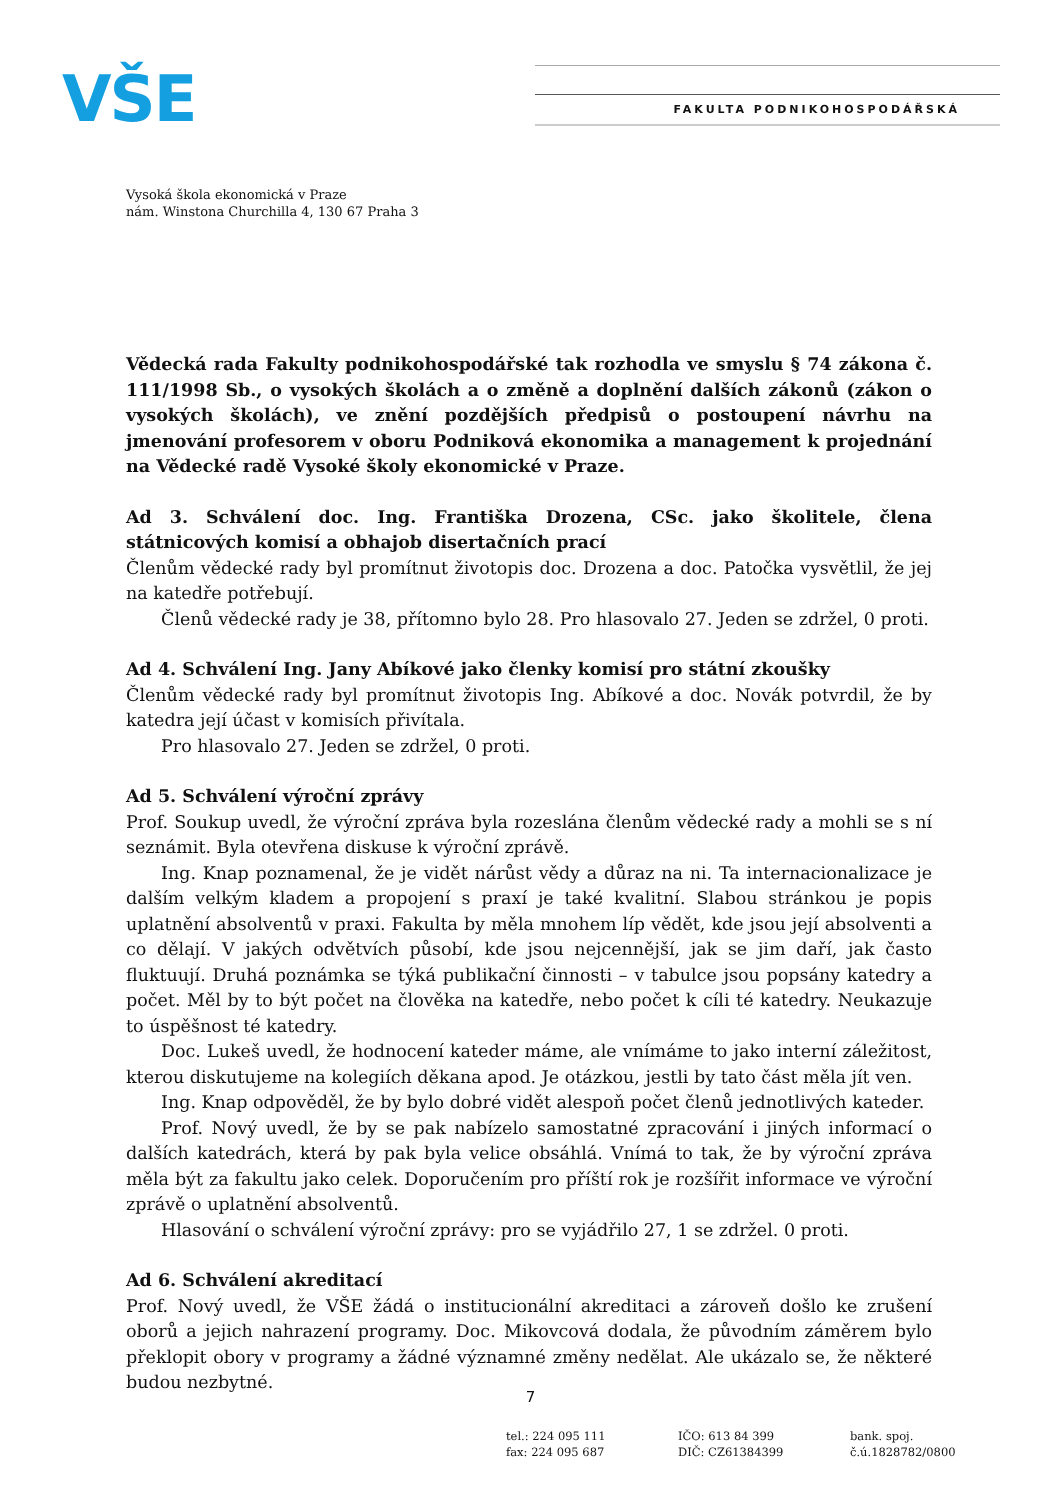VŠE FAKULTA PODNIKOHOSPODÁŘSKÁ
Vysoká škola ekonomická v Praze
nám. Winstona Churchilla 4, 130 67 Praha 3
Vědecká rada Fakulty podnikohospodářské tak rozhodla ve smyslu § 74 zákona č. 111/1998 Sb., o vysokých školách a o změně a doplnění dalších zákonů (zákon o vysokých školách), ve znění pozdějších předpisů o postoupení návrhu na jmenování profesorem v oboru Podniková ekonomika a management k projednání na Vědecké radě Vysoké školy ekonomické v Praze.
Ad 3. Schválení doc. Ing. Františka Drozena, CSc. jako školitele, člena státnicových komisí a obhajob disertačních prací
Členům vědecké rady byl promítnut životopis doc. Drozena a doc. Patočka vysvětlil, že jej na katedře potřebují.
Členů vědecké rady je 38, přítomno bylo 28. Pro hlasovalo 27. Jeden se zdržel, 0 proti.
Ad 4. Schválení Ing. Jany Abíkové jako členky komisí pro státní zkoušky
Členům vědecké rady byl promítnut životopis Ing. Abíkové a doc. Novák potvrdil, že by katedra její účast v komisích přivítala.
Pro hlasovalo 27. Jeden se zdržel, 0 proti.
Ad 5. Schválení výroční zprávy
Prof. Soukup uvedl, že výroční zpráva byla rozeslána členům vědecké rady a mohli se s ní seznámit. Byla otevřena diskuse k výroční zprávě.
Ing. Knap poznamenal, že je vidět nárůst vědy a důraz na ni. Ta internacionalizace je dalším velkým kladem a propojení s praxí je také kvalitní. Slabou stránkou je popis uplatnění absolventů v praxi. Fakulta by měla mnohem líp vědět, kde jsou její absolventi a co dělají. V jakých odvětvích působí, kde jsou nejcennější, jak se jim daří, jak často fluktuují. Druhá poznámka se týká publikační činnosti – v tabulce jsou popsány katedry a počet. Měl by to být počet na člověka na katedře, nebo počet k cíli té katedry. Neukazuje to úspěšnost té katedry.
Doc. Lukeš uvedl, že hodnocení kateder máme, ale vnímáme to jako interní záležitost, kterou diskutujeme na kolegiích děkana apod. Je otázkou, jestli by tato část měla jít ven.
Ing. Knap odpověděl, že by bylo dobré vidět alespoň počet členů jednotlivých kateder.
Prof. Nový uvedl, že by se pak nabízelo samostatné zpracování i jiných informací o dalších katedrách, která by pak byla velice obsáhlá. Vnímá to tak, že by výroční zpráva měla být za fakultu jako celek. Doporučením pro příští rok je rozšířit informace ve výroční zprávě o uplatnění absolventů.
Hlasování o schválení výroční zprávy: pro se vyjádřilo 27, 1 se zdržel. 0 proti.
Ad 6. Schválení akreditací
Prof. Nový uvedl, že VŠE žádá o institucionální akreditaci a zároveň došlo ke zrušení oborů a jejich nahrazení programy. Doc. Mikovcová dodala, že původním záměrem bylo překlopit obory v programy a žádné významné změny nedělat. Ale ukázalo se, že některé budou nezbytné.
7
tel.: 224 095 111
fax: 224 095 687
IČO: 613 84 399
DIČ: CZ61384399
bank. spoj.
č.ú.1828782/0800